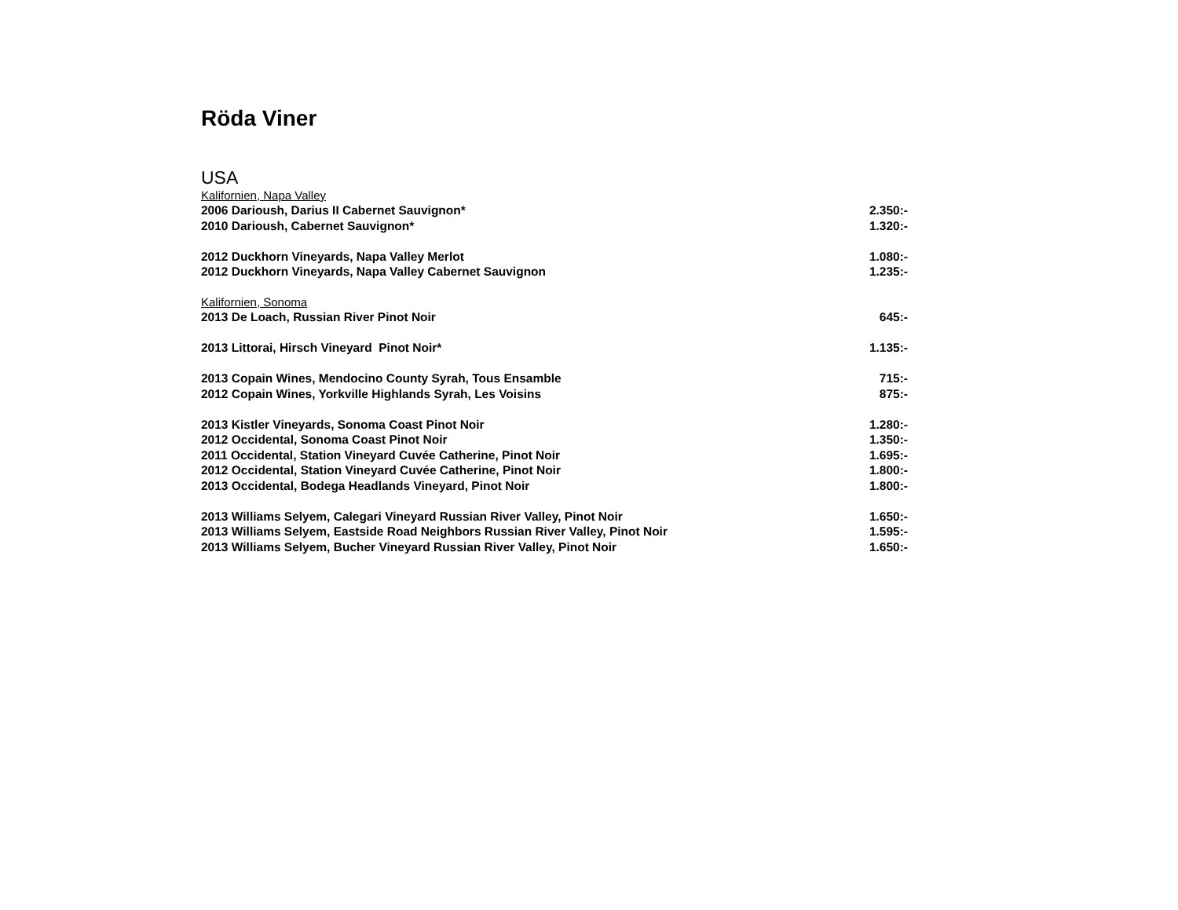Röda Viner
USA
Kalifornien, Napa Valley
| 2006 Darioush, Darius II Cabernet Sauvignon* | 2.350:- |
| 2010 Darioush, Cabernet Sauvignon* | 1.320:- |
| 2012 Duckhorn Vineyards, Napa Valley Merlot | 1.080:- |
| 2012 Duckhorn Vineyards, Napa Valley Cabernet Sauvignon | 1.235:- |
Kalifornien, Sonoma
| 2013 De Loach, Russian River Pinot Noir | 645:- |
| 2013 Littorai, Hirsch Vineyard Pinot Noir* | 1.135:- |
| 2013 Copain Wines, Mendocino County Syrah, Tous Ensamble | 715:- |
| 2012 Copain Wines, Yorkville Highlands Syrah, Les Voisins | 875:- |
| 2013 Kistler Vineyards, Sonoma Coast Pinot Noir | 1.280:- |
| 2012 Occidental, Sonoma Coast Pinot Noir | 1.350:- |
| 2011 Occidental, Station Vineyard Cuvée Catherine, Pinot Noir | 1.695:- |
| 2012 Occidental, Station Vineyard Cuvée Catherine, Pinot Noir | 1.800:- |
| 2013 Occidental, Bodega Headlands Vineyard, Pinot Noir | 1.800:- |
| 2013 Williams Selyem, Calegari Vineyard Russian River Valley, Pinot Noir | 1.650:- |
| 2013 Williams Selyem, Eastside Road Neighbors Russian River Valley, Pinot Noir | 1.595:- |
| 2013 Williams Selyem, Bucher Vineyard Russian River Valley, Pinot Noir | 1.650:- |